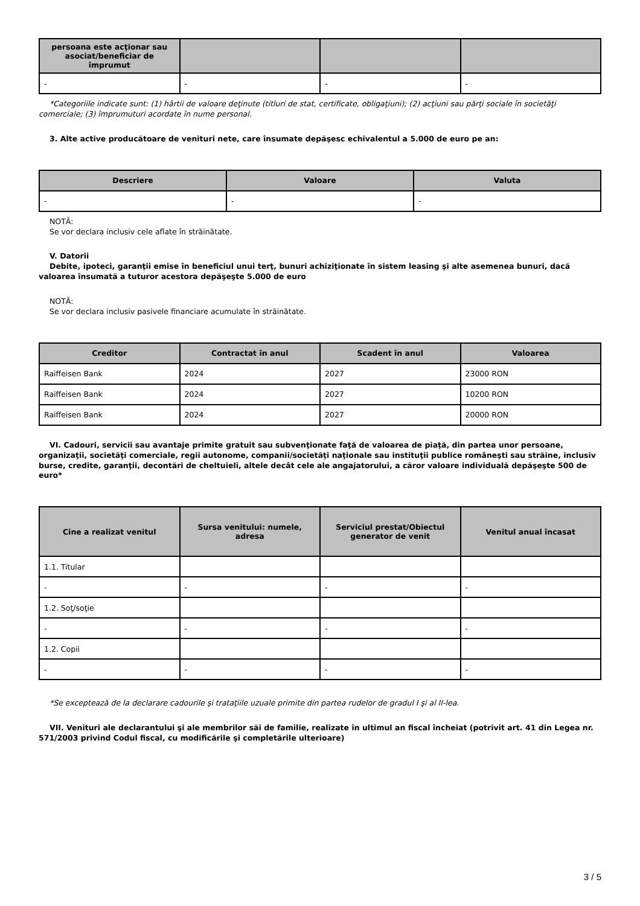| persoana este acţionar sau asociat/beneficiar de împrumut | | | |
| --- | --- | --- | --- |
| - | - | - | - |
*Categoriile indicate sunt: (1) hârtii de valoare deţinute (titluri de stat, certificate, obligaţiuni); (2) acţiuni sau părţi sociale în societăţi comerciale; (3) împrumuturi acordate în nume personal.
3. Alte active producătoare de venituri nete, care însumate depăşesc echivalentul a 5.000 de euro pe an:
| Descriere | Valoare | Valuta |
| --- | --- | --- |
| - | - | - |
NOTĂ:
Se vor declara inclusiv cele aflate în străinătate.
V. Datorii
Debite, ipoteci, garanţii emise în beneficiul unui terţ, bunuri achiziţionate în sistem leasing şi alte asemenea bunuri, dacă valoarea însumată a tuturor acestora depăşeşte 5.000 de euro
NOTĂ:
Se vor declara inclusiv pasivele financiare acumulate în străinătate.
| Creditor | Contractat în anul | Scadent în anul | Valoarea |
| --- | --- | --- | --- |
| Raiffeisen Bank | 2024 | 2027 | 23000 RON |
| Raiffeisen Bank | 2024 | 2027 | 10200 RON |
| Raiffeisen Bank | 2024 | 2027 | 20000 RON |
VI. Cadouri, servicii sau avantaje primite gratuit sau subvenţionate faţă de valoarea de piaţă, din partea unor persoane, organizaţii, societăţi comerciale, regii autonome, companii/societăţi naţionale sau instituţii publice româneşti sau străine, inclusiv burse, credite, garanţii, decontări de cheltuieli, altele decât cele ale angajatorului, a căror valoare individuală depăşeşte 500 de euro*
| Cine a realizat venitul | Sursa venitului: numele, adresa | Serviciul prestat/Obiectul generator de venit | Venitul anual încasat |
| --- | --- | --- | --- |
| 1.1. Titular | | | |
| - | - | - | - |
| 1.2. Soţ/soţie | | | |
| - | - | - | - |
| 1.2. Copii | | | |
| - | - | - | - |
*Se exceptează de la declarare cadourile şi trataţiile uzuale primite din partea rudelor de gradul I şi al II-lea.
VII. Venituri ale declarantului şi ale membrilor săi de familie, realizate în ultimul an fiscal încheiat (potrivit art. 41 din Legea nr. 571/2003 privind Codul fiscal, cu modificările şi completările ulterioare)
3 / 5